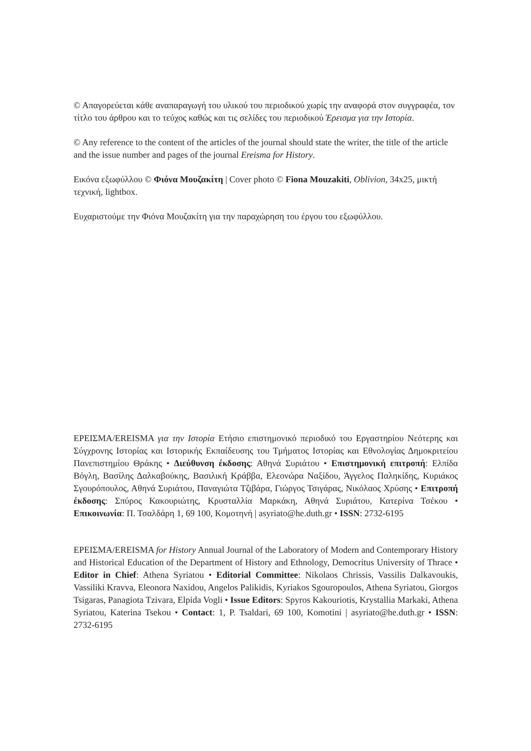© Απαγορεύεται κάθε αναπαραγωγή του υλικού του περιοδικού χωρίς την αναφορά στον συγγραφέα, τον τίτλο του άρθρου και το τεύχος καθώς και τις σελίδες του περιοδικού Έρεισμα για την Ιστορία.
© Any reference to the content of the articles of the journal should state the writer, the title of the article and the issue number and pages of the journal Ereisma for History.
Εικόνα εξωφύλλου © Φιόνα Μουζακίτη | Cover photo © Fiona Mouzakiti, Oblivion, 34x25, μικτή τεχνική, lightbox.
Ευχαριστούμε την Φιόνα Μουζακίτη για την παραχώρηση του έργου του εξωφύλλου.
ΕΡΕΙΣΜΑ/EREISMA για την Ιστορία Ετήσιο επιστημονικό περιοδικό του Εργαστηρίου Νεότερης και Σύγχρονης Ιστορίας και Ιστορικής Εκπαίδευσης του Τμήματος Ιστορίας και Εθνολογίας Δημοκριτείου Πανεπιστημίου Θράκης • Διεύθυνση έκδοσης: Αθηνά Συριάτου • Επιστημονική επιτροπή: Ελπίδα Βόγλη, Βασίλης Δαλκαβούκης, Βασιλική Κράββα, Ελεονώρα Ναξίδου, Άγγελος Παληκίδης, Κυριάκος Σγουρόπουλος, Αθηνά Συριάτου, Παναγιώτα Τζιβάρα, Γιώργος Τσιγάρας, Νικόλαος Χρύσης • Επιτροπή έκδοσης: Σπύρος Κακουριώτης, Κρυσταλλία Μαρκάκη, Αθηνά Συριάτου, Κατερίνα Τσέκου • Επικοινωνία: Π. Τσαλδάρη 1, 69 100, Κομοτηνή | asyriato@he.duth.gr • ISSN: 2732-6195
ΕΡΕΙΣΜΑ/EREISMA for History Annual Journal of the Laboratory of Modern and Contemporary History and Historical Education of the Department of History and Ethnology, Democritus University of Thrace • Editor in Chief: Athena Syriatou • Editorial Committee: Nikolaos Chrissis, Vassilis Dalkavoukis, Vassiliki Kravva, Eleonora Naxidou, Angelos Palikidis, Kyriakos Sgouropoulos, Athena Syriatou, Giorgos Tsigaras, Panagiota Tzivara, Elpida Vogli • Issue Editors: Spyros Kakouriotis, Krystallia Markaki, Athena Syriatou, Katerina Tsekou • Contact: 1, P. Tsaldari, 69 100, Komotini | asyriato@he.duth.gr • ISSN: 2732-6195